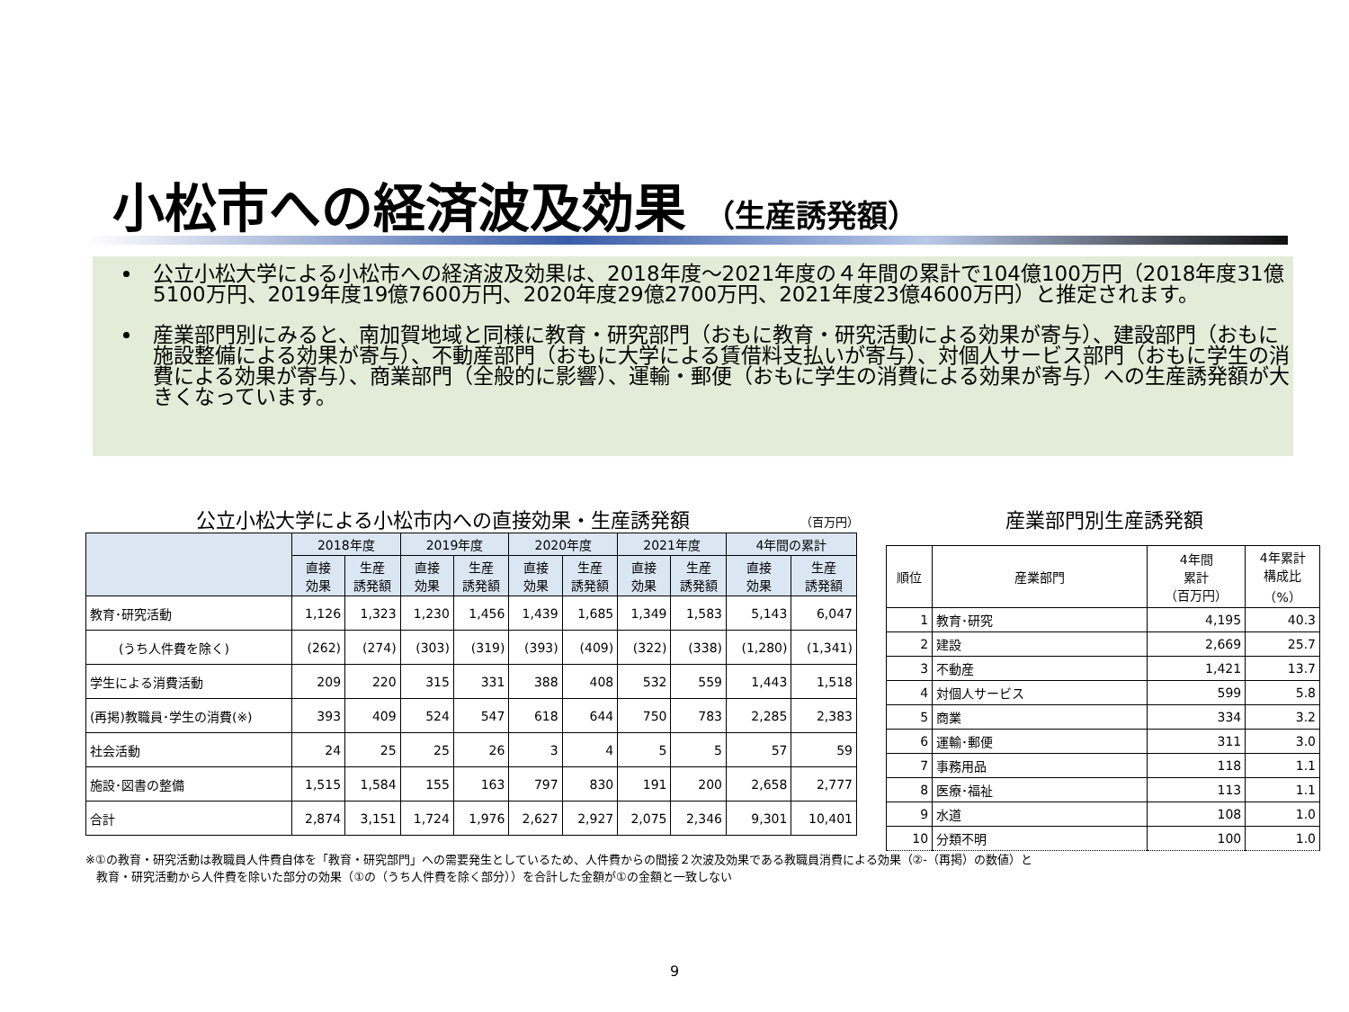小松市への経済波及効果 （生産誘発額）
公立小松大学による小松市への経済波及効果は、2018年度～2021年度の４年間の累計で104億100万円（2018年度31億5100万円、2019年度19億7600万円、2020年度29億2700万円、2021年度23億4600万円）と推定されます。
産業部門別にみると、南加賀地域と同様に教育・研究部門（おもに教育・研究活動による効果が寄与）、建設部門（おもに施設整備による効果が寄与）、不動産部門（おもに大学による賃借料支払いが寄与）、対個人サービス部門（おもに学生の消費による効果が寄与）、商業部門（全般的に影響）、運輸・郵便（おもに学生の消費による効果が寄与）への生産誘発額が大きくなっています。
公立小松大学による小松市内への直接効果・生産誘発額 （百万円）
| | 2018年度 | | 2019年度 | | 2020年度 | | 2021年度 | | 4年間の累計 | |
| --- | --- | --- | --- | --- | --- | --- | --- | --- | --- | --- |
| | 直接 効果 | 生産 誘発額 | 直接 効果 | 生産 誘発額 | 直接 効果 | 生産 誘発額 | 直接 効果 | 生産 誘発額 | 直接 効果 | 生産 誘発額 |
| 教育･研究活動 | 1,126 | 1,323 | 1,230 | 1,456 | 1,439 | 1,685 | 1,349 | 1,583 | 5,143 | 6,047 |
| (うち人件費を除く) | (262) | (274) | (303) | (319) | (393) | (409) | (322) | (338) | (1,280) | (1,341) |
| 学生による消費活動 | 209 | 220 | 315 | 331 | 388 | 408 | 532 | 559 | 1,443 | 1,518 |
| (再掲)教職員･学生の消費(※) | 393 | 409 | 524 | 547 | 618 | 644 | 750 | 783 | 2,285 | 2,383 |
| 社会活動 | 24 | 25 | 25 | 26 | 3 | 4 | 5 | 5 | 57 | 59 |
| 施設･図書の整備 | 1,515 | 1,584 | 155 | 163 | 797 | 830 | 191 | 200 | 2,658 | 2,777 |
| 合計 | 2,874 | 3,151 | 1,724 | 1,976 | 2,627 | 2,927 | 2,075 | 2,346 | 9,301 | 10,401 |
産業部門別生産誘発額
| 順位 | 産業部門 | 4年間 累計 （百万円） | 4年累計 構成比 （%） |
| --- | --- | --- | --- |
| 1 | 教育･研究 | 4,195 | 40.3 |
| 2 | 建設 | 2,669 | 25.7 |
| 3 | 不動産 | 1,421 | 13.7 |
| 4 | 対個人サービス | 599 | 5.8 |
| 5 | 商業 | 334 | 3.2 |
| 6 | 運輸･郵便 | 311 | 3.0 |
| 7 | 事務用品 | 118 | 1.1 |
| 8 | 医療･福祉 | 113 | 1.1 |
| 9 | 水道 | 108 | 1.0 |
| 10 | 分類不明 | 100 | 1.0 |
※①の教育・研究活動は教職員人件費自体を「教育・研究部門」への需要発生としているため、人件費からの間接２次波及効果である教職員消費による効果（②-（再掲）の数値）と
教育・研究活動から人件費を除いた部分の効果（①の（うち人件費を除く部分））を合計した金額が①の金額と一致しない
9